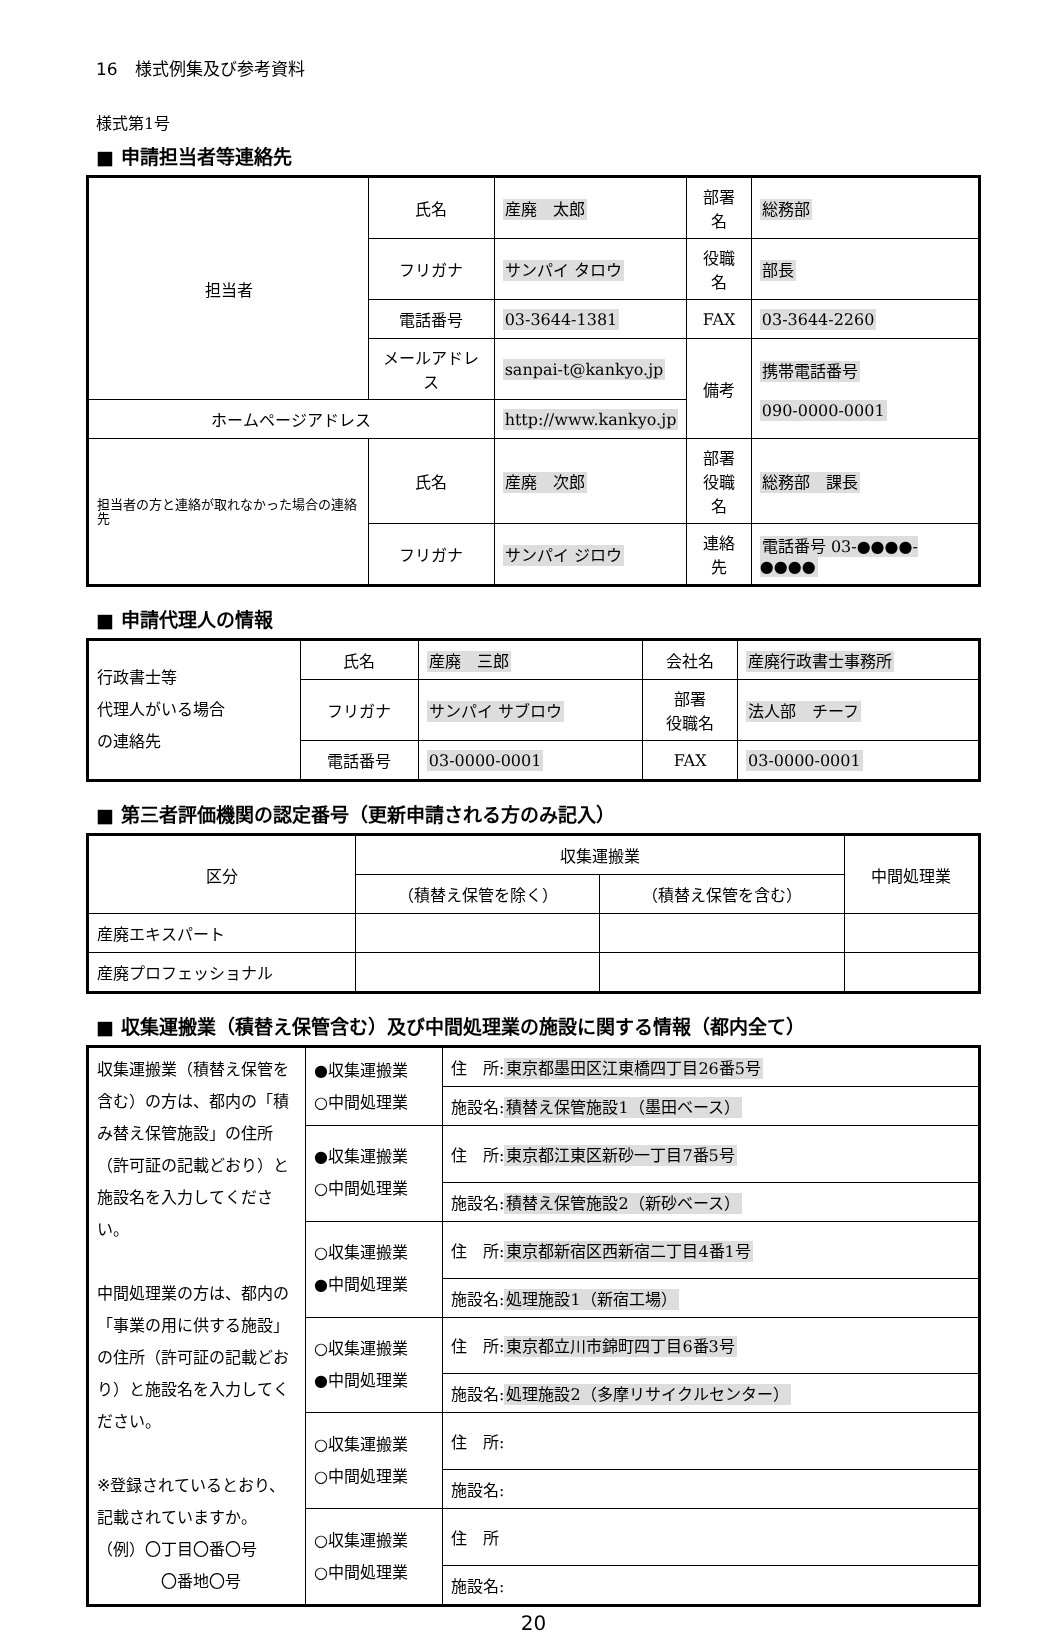16　様式例集及び参考資料
様式第1号
■ 申請担当者等連絡先
| 担当者 | 氏名 | 産廃 太郎 | 部署名 | 総務部 |
| | フリガナ | サンパイ タロウ | 役職名 | 部長 |
| | 電話番号 | 03-3644-1381 | FAX | 03-3644-2260 |
| | メールアドレス | sanpai-t@kankyo.jp | 備考 | 携帯電話番号 090-0000-0001 |
| ホームページアドレス | | http://www.kankyo.jp | | |
| 担当者の方と連絡が取れなかった場合の連絡先 | 氏名 | 産廃 次郎 | 部署 役職名 | 総務部 課長 |
| | フリガナ | サンパイ ジロウ | 連絡先 | 電話番号 03-●●●●-●●●● |
■ 申請代理人の情報
| 行政書士等 代理人がいる場合 の連絡先 | 氏名 | 産廃 三郎 | 会社名 | 産廃行政書士事務所 |
| | フリガナ | サンパイ サブロウ | 部署 役職名 | 法人部 チーフ |
| | 電話番号 | 03-0000-0001 | FAX | 03-0000-0001 |
■ 第三者評価機関の認定番号（更新申請される方のみ記入）
| 区分 | 収集運搬業 | | 中間処理業 |
| --- | --- | --- | --- |
| | （積替え保管を除く） | （積替え保管を含む） | |
| 産廃エキスパート | | | |
| 産廃プロフェッショナル | | | |
■ 収集運搬業（積替え保管含む）及び中間処理業の施設に関する情報（都内全て）
| 収集運搬業（積替え保管を含む）の方は、都内の「積み替え保管施設」の住所（許可証の記載どおり）と施設名を入力してください。 中間処理業の方は、都内の「事業の用に供する施設」の住所（許可証の記載どおり）と施設名を入力してください。 ※登録されているとおり、記載されていますか。 （例）〇丁目〇番〇号 〇番地〇号 | ●収集運搬業 ○中間処理業 | 住 所: 東京都墨田区江東橋四丁目26番5号 |
| | | 施設名: 積替え保管施設1（墨田ベース） |
| | ●収集運搬業 ○中間処理業 | 住 所: 東京都江東区新砂一丁目7番5号 |
| | | 施設名: 積替え保管施設2（新砂ベース） |
| | ○収集運搬業 ●中間処理業 | 住 所: 東京都新宿区西新宿二丁目4番1号 |
| | | 施設名: 処理施設1（新宿工場） |
| | ○収集運搬業 ●中間処理業 | 住 所: 東京都立川市錦町四丁目6番3号 |
| | | 施設名: 処理施設2（多摩リサイクルセンター） |
| | ○収集運搬業 ○中間処理業 | 住 所: |
| | | 施設名: |
| | ○収集運搬業 ○中間処理業 | 住 所 |
| | | 施設名: |
20